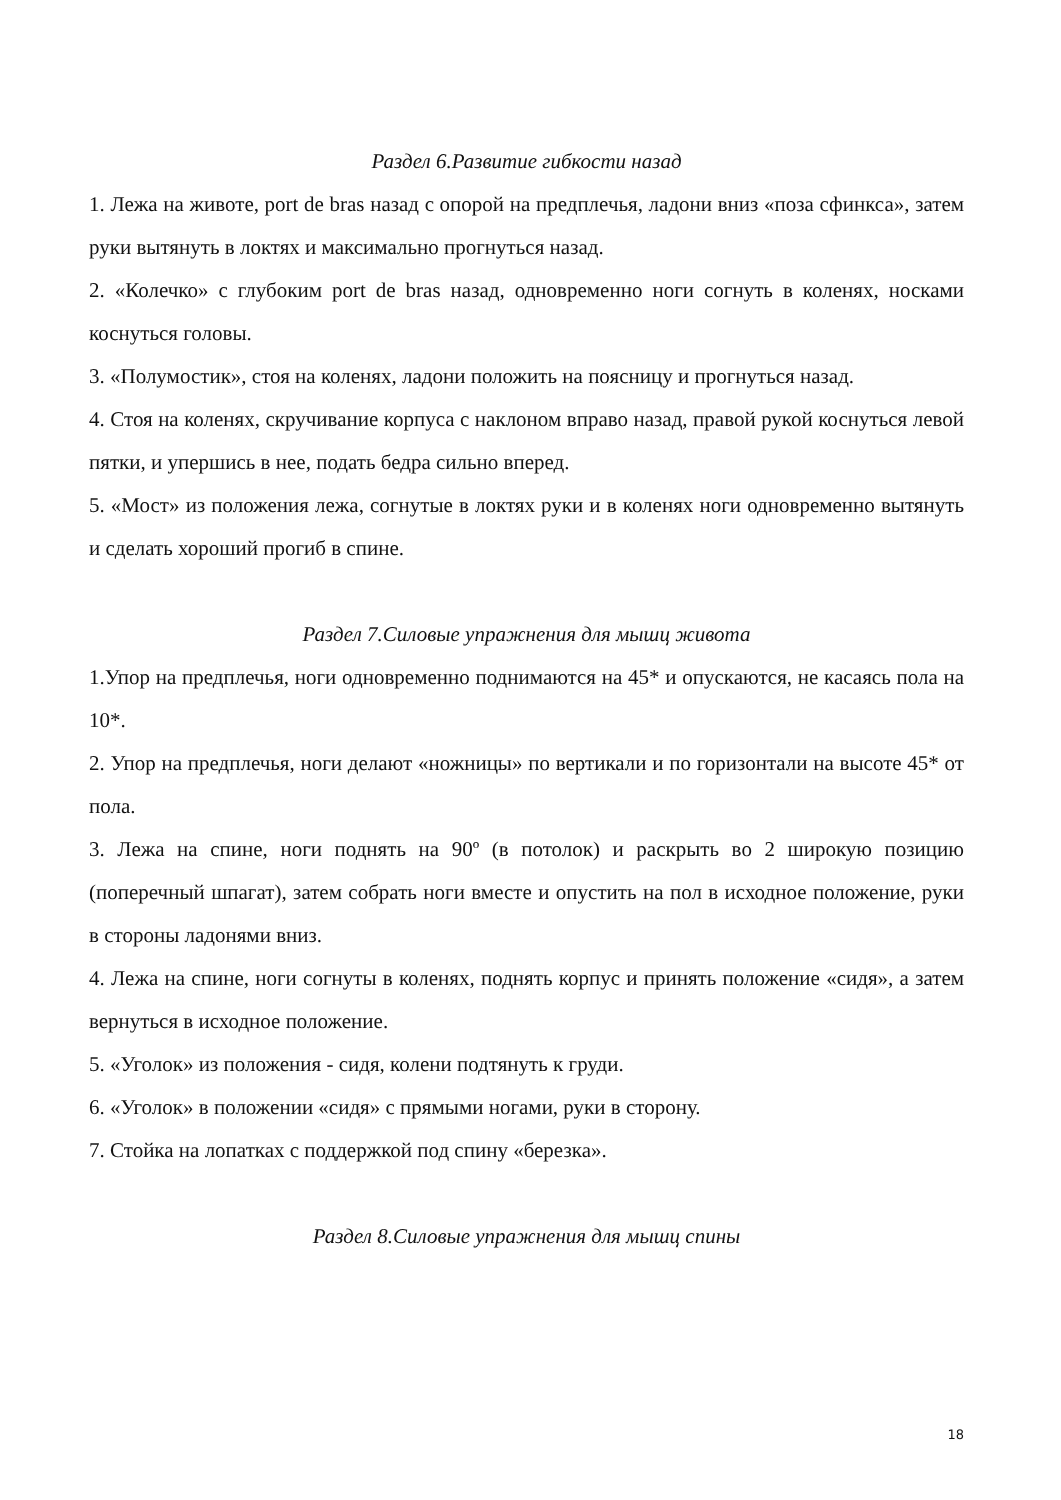Раздел 6.Развитие гибкости назад
1. Лежа на животе, port de bras назад с опорой на предплечья, ладони вниз «поза сфинкса», затем руки вытянуть в локтях и максимально прогнуться назад.
2. «Колечко» с глубоким port de bras назад, одновременно ноги согнуть в коленях, носками коснуться головы.
3. «Полумостик», стоя на коленях, ладони положить на поясницу и прогнуться назад.
4. Стоя на коленях, скручивание корпуса с наклоном вправо назад, правой рукой коснуться левой пятки, и упершись в нее, подать бедра сильно вперед.
5. «Мост» из положения лежа, согнутые в локтях руки и в коленях ноги одновременно вытянуть и сделать хороший прогиб в спине.
Раздел 7.Силовые упражнения для мышц живота
1.Упор на предплечья, ноги одновременно поднимаются на 45* и опускаются, не касаясь пола на 10*.
2. Упор на предплечья, ноги делают «ножницы» по вертикали и по горизонтали на высоте 45* от пола.
3. Лежа на спине, ноги поднять на 90º (в потолок) и раскрыть во 2 широкую позицию (поперечный шпагат), затем собрать ноги вместе и опустить на пол в исходное положение, руки в стороны ладонями вниз.
4. Лежа на спине, ноги согнуты в коленях, поднять корпус и принять положение «сидя», а затем вернуться в исходное положение.
5. «Уголок» из положения - сидя, колени подтянуть к груди.
6. «Уголок» в положении «сидя» с прямыми ногами, руки в сторону.
7. Стойка на лопатках с поддержкой под спину «березка».
Раздел 8.Силовые упражнения для мышц спины
18